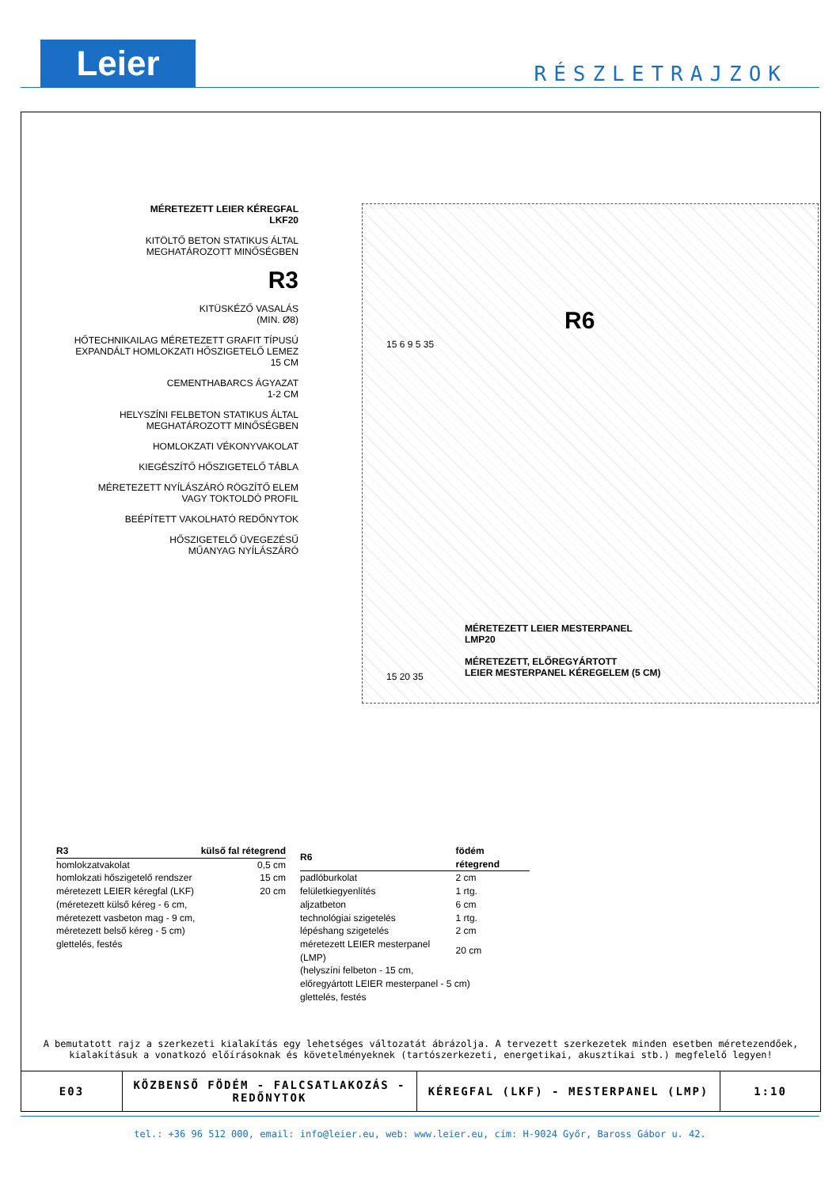Leier RÉSZLETRAJZOK
MÉRETEZETT LEIER KÉREGFAL
LKF20
KITÖLTŐ BETON STATIKUS ÁLTAL
MEGHATÁROZOTT MINŐSÉGBEN
R3
KITÜSKÉZŐ VASALÁS
(MIN. Ø8)
HŐTECHNIKAILAG MÉRETEZETT GRAFIT TÍPUSÚ
EXPANDÁLT HOMLOKZATI HŐSZIGETELŐ LEMEZ
15 CM
CEMENTHABARCS ÁGYAZAT
1-2 CM
HELYSZÍNI FELBETON STATIKUS ÁLTAL
MEGHATÁROZOTT MINŐSÉGBEN
HOMLOKZATI VÉKONYVAKOLAT
KIEGÉSZÍTŐ HŐSZIGETELŐ TÁBLA
MÉRETEZETT NYÍLÁSZÁRÓ RÖGZÍTŐ ELEM
VAGY TOKTOLDÓ PROFIL
BEÉPÍTETT VAKOLHATÓ REDŐNYTOK
HŐSZIGETELŐ ÜVEGEZÉSŰ
MŰANYAG NYÍLÁSZÁRÓ
R6
15 6 9 5 35
15 20 35
MÉRETEZETT LEIER MESTERPANEL
LMP20
MÉRETEZETT, ELŐREGYÁRTOTT
LEIER MESTERPANEL KÉREGELEM (5 CM)
| R3 | külső fal rétegrend |
| --- | --- |
| homlokzatvakolat | 0,5 cm |
| homlokzati hőszigetelő rendszer | 15 cm |
| méretezett LEIER kéregfal (LKF) | 20 cm |
| (méretezett külső kéreg - 6 cm, méretezett vasbeton mag - 9 cm, méretezett belső kéreg - 5 cm) glettelés, festés | |
| R6 | födém rétegrend |
| --- | --- |
| padlóburkolat | 2 cm |
| felületkiegyenlítés | 1 rtg. |
| aljzatbeton | 6 cm |
| technológiai szigetelés | 1 rtg. |
| lépéshang szigetelés | 2 cm |
| méretezett LEIER mesterpanel (LMP) | 20 cm |
| (helyszíni felbeton - 15 cm, előregyártott LEIER mesterpanel - 5 cm) glettelés, festés | |
A bemutatott rajz a szerkezeti kialakítás egy lehetséges változatát ábrázolja. A tervezett szerkezetek minden esetben méretezendőek,
kialakításuk a vonatkozó előírásoknak és követelményeknek (tartószerkezeti, energetikai, akusztikai stb.) megfelelő legyen!
| E03 | KÖZBENSŐ FÖDÉM - FALCSATLAKOZÁS - REDŐNYTOK | KÉREGFAL (LKF) - MESTERPANEL (LMP) | 1:10 |
tel.: +36 96 512 000, email: info@leier.eu, web: www.leier.eu, cím: H-9024 Győr, Baross Gábor u. 42.